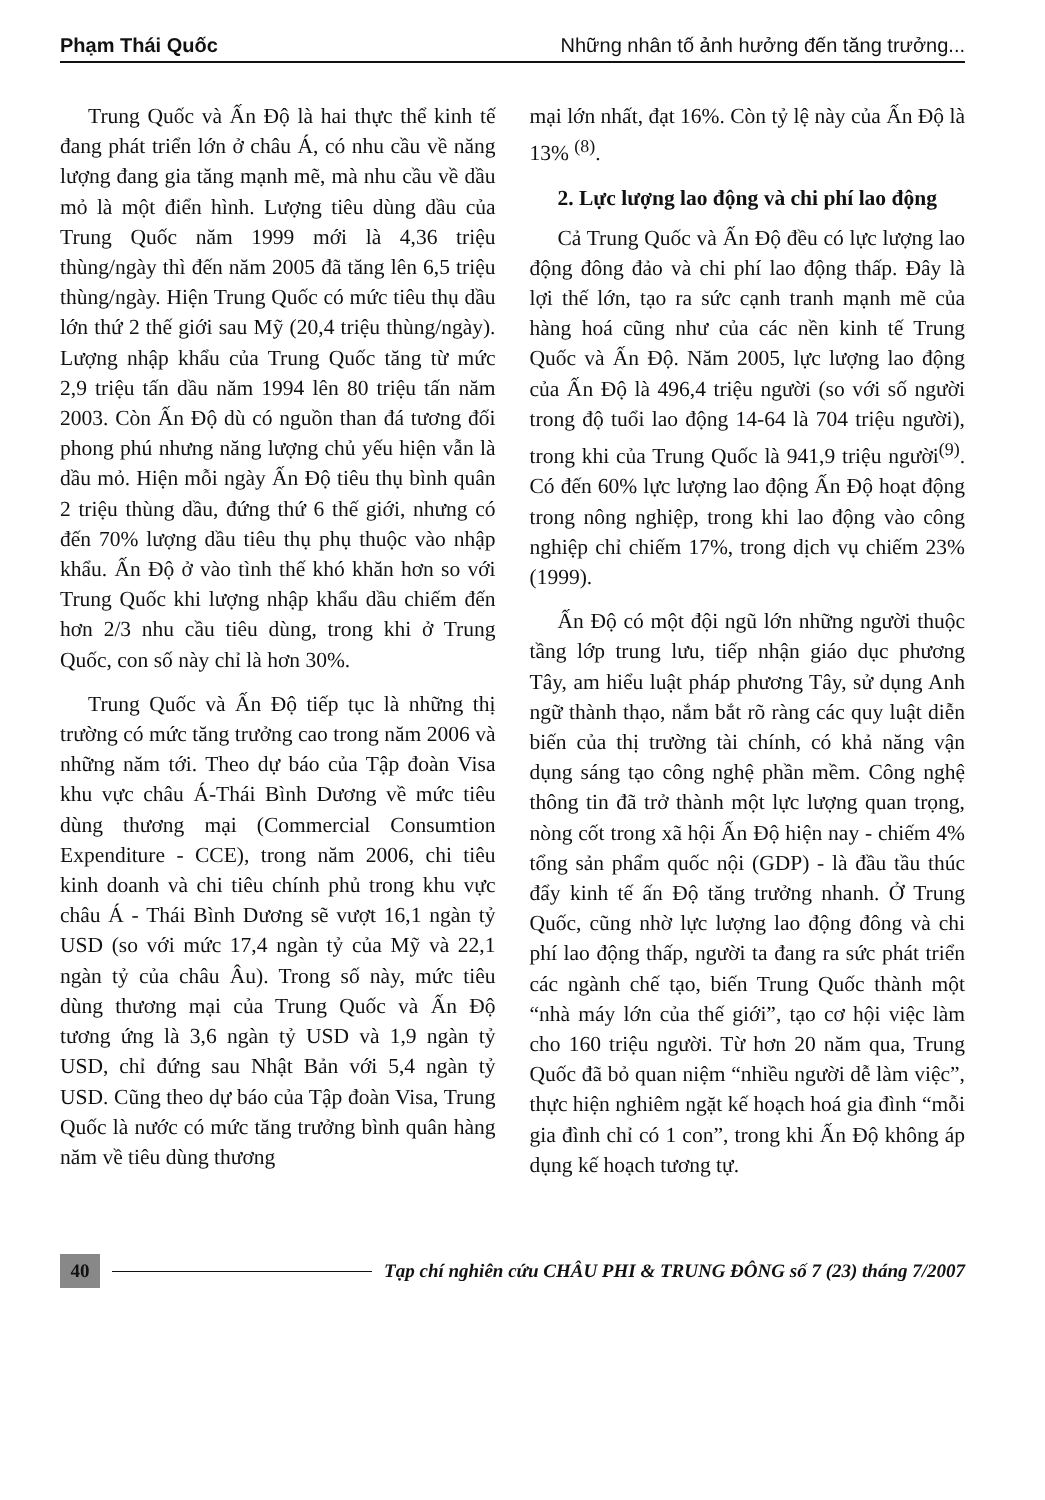Phạm Thái Quốc Những nhân tố ảnh hưởng đến tăng trưởng...
Trung Quốc và Ấn Độ là hai thực thể kinh tế đang phát triển lớn ở châu Á, có nhu cầu về năng lượng đang gia tăng mạnh mẽ, mà nhu cầu về dầu mỏ là một điển hình. Lượng tiêu dùng dầu của Trung Quốc năm 1999 mới là 4,36 triệu thùng/ngày thì đến năm 2005 đã tăng lên 6,5 triệu thùng/ngày. Hiện Trung Quốc có mức tiêu thụ dầu lớn thứ 2 thế giới sau Mỹ (20,4 triệu thùng/ngày). Lượng nhập khẩu của Trung Quốc tăng từ mức 2,9 triệu tấn dầu năm 1994 lên 80 triệu tấn năm 2003. Còn Ấn Độ dù có nguồn than đá tương đối phong phú nhưng năng lượng chủ yếu hiện vẫn là dầu mỏ. Hiện mỗi ngày Ấn Độ tiêu thụ bình quân 2 triệu thùng dầu, đứng thứ 6 thế giới, nhưng có đến 70% lượng dầu tiêu thụ phụ thuộc vào nhập khẩu. Ấn Độ ở vào tình thế khó khăn hơn so với Trung Quốc khi lượng nhập khẩu dầu chiếm đến hơn 2/3 nhu cầu tiêu dùng, trong khi ở Trung Quốc, con số này chỉ là hơn 30%.
Trung Quốc và Ấn Độ tiếp tục là những thị trường có mức tăng trưởng cao trong năm 2006 và những năm tới. Theo dự báo của Tập đoàn Visa khu vực châu Á-Thái Bình Dương về mức tiêu dùng thương mại (Commercial Consumtion Expenditure - CCE), trong năm 2006, chi tiêu kinh doanh và chi tiêu chính phủ trong khu vực châu Á - Thái Bình Dương sẽ vượt 16,1 ngàn tỷ USD (so với mức 17,4 ngàn tỷ của Mỹ và 22,1 ngàn tỷ của châu Âu). Trong số này, mức tiêu dùng thương mại của Trung Quốc và Ấn Độ tương ứng là 3,6 ngàn tỷ USD và 1,9 ngàn tỷ USD, chỉ đứng sau Nhật Bản với 5,4 ngàn tỷ USD. Cũng theo dự báo của Tập đoàn Visa, Trung Quốc là nước có mức tăng trưởng bình quân hàng năm về tiêu dùng thương
mại lớn nhất, đạt 16%. Còn tỷ lệ này của Ấn Độ là 13% <sup>(8)</sup>.
2. Lực lượng lao động và chi phí lao động
Cả Trung Quốc và Ấn Độ đều có lực lượng lao động đông đảo và chi phí lao động thấp. Đây là lợi thế lớn, tạo ra sức cạnh tranh mạnh mẽ của hàng hoá cũng như của các nền kinh tế Trung Quốc và Ấn Độ. Năm 2005, lực lượng lao động của Ấn Độ là 496,4 triệu người (so với số người trong độ tuổi lao động 14-64 là 704 triệu người), trong khi của Trung Quốc là 941,9 triệu người<sup>(9)</sup>. Có đến 60% lực lượng lao động Ấn Độ hoạt động trong nông nghiệp, trong khi lao động vào công nghiệp chỉ chiếm 17%, trong dịch vụ chiếm 23% (1999).
Ấn Độ có một đội ngũ lớn những người thuộc tầng lớp trung lưu, tiếp nhận giáo dục phương Tây, am hiểu luật pháp phương Tây, sử dụng Anh ngữ thành thạo, nắm bắt rõ ràng các quy luật diễn biến của thị trường tài chính, có khả năng vận dụng sáng tạo công nghệ phần mềm. Công nghệ thông tin đã trở thành một lực lượng quan trọng, nòng cốt trong xã hội Ấn Độ hiện nay - chiếm 4% tổng sản phẩm quốc nội (GDP) - là đầu tầu thúc đẩy kinh tế ấn Độ tăng trưởng nhanh. Ở Trung Quốc, cũng nhờ lực lượng lao động đông và chi phí lao động thấp, người ta đang ra sức phát triển các ngành chế tạo, biến Trung Quốc thành một “nhà máy lớn của thế giới”, tạo cơ hội việc làm cho 160 triệu người. Từ hơn 20 năm qua, Trung Quốc đã bỏ quan niệm “nhiều người dễ làm việc”, thực hiện nghiêm ngặt kế hoạch hoá gia đình “mỗi gia đình chỉ có 1 con”, trong khi Ấn Độ không áp dụng kế hoạch tương tự.
40 Tạp chí nghiên cứu CHÂU PHI & TRUNG ĐÔNG số 7 (23) tháng 7/2007